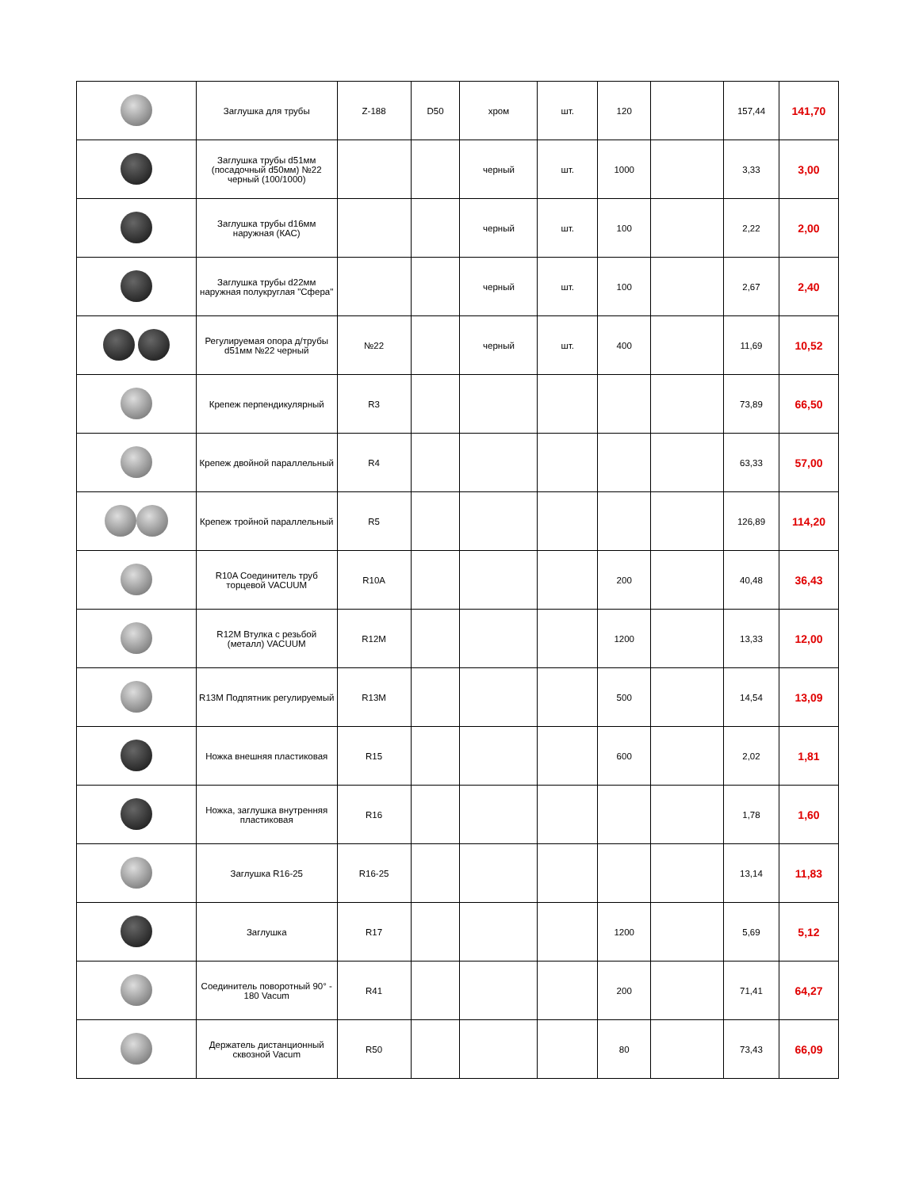| | Заглушка для трубы | Z-188 | D50 | хром | шт. | 120 | | 157,44 | 141,70 |
| | Заглушка трубы d51мм (посадочный d50мм) №22 черный (100/1000) | | | черный | шт. | 1000 | | 3,33 | 3,00 |
| | Заглушка трубы d16мм наружная (КАС) | | | черный | шт. | 100 | | 2,22 | 2,00 |
| | Заглушка трубы d22мм наружная полукруглая "Сфера" | | | черный | шт. | 100 | | 2,67 | 2,40 |
| | Регулируемая опора д/трубы d51мм №22 черный | №22 | | черный | шт. | 400 | | 11,69 | 10,52 |
| | Крепеж перпендикулярный | R3 | | | | | | 73,89 | 66,50 |
| | Крепеж двойной параллельный | R4 | | | | | | 63,33 | 57,00 |
| | Крепеж тройной параллельный | R5 | | | | | | 126,89 | 114,20 |
| | R10A Соединитель труб торцевой VACUUM | R10A | | | | 200 | | 40,48 | 36,43 |
| | R12M Втулка с резьбой (металл) VACUUM | R12M | | | | 1200 | | 13,33 | 12,00 |
| | R13M Подпятник регулируемый | R13M | | | | 500 | | 14,54 | 13,09 |
| | Ножка внешняя пластиковая | R15 | | | | 600 | | 2,02 | 1,81 |
| | Ножка, заглушка внутренняя пластиковая | R16 | | | | | | 1,78 | 1,60 |
| | Заглушка R16-25 | R16-25 | | | | | | 13,14 | 11,83 |
| | Заглушка | R17 | | | | 1200 | | 5,69 | 5,12 |
| | Соединитель поворотный 90° - 180 Vacum | R41 | | | | 200 | | 71,41 | 64,27 |
| | Держатель дистанционный сквозной Vacum | R50 | | | | 80 | | 73,43 | 66,09 |